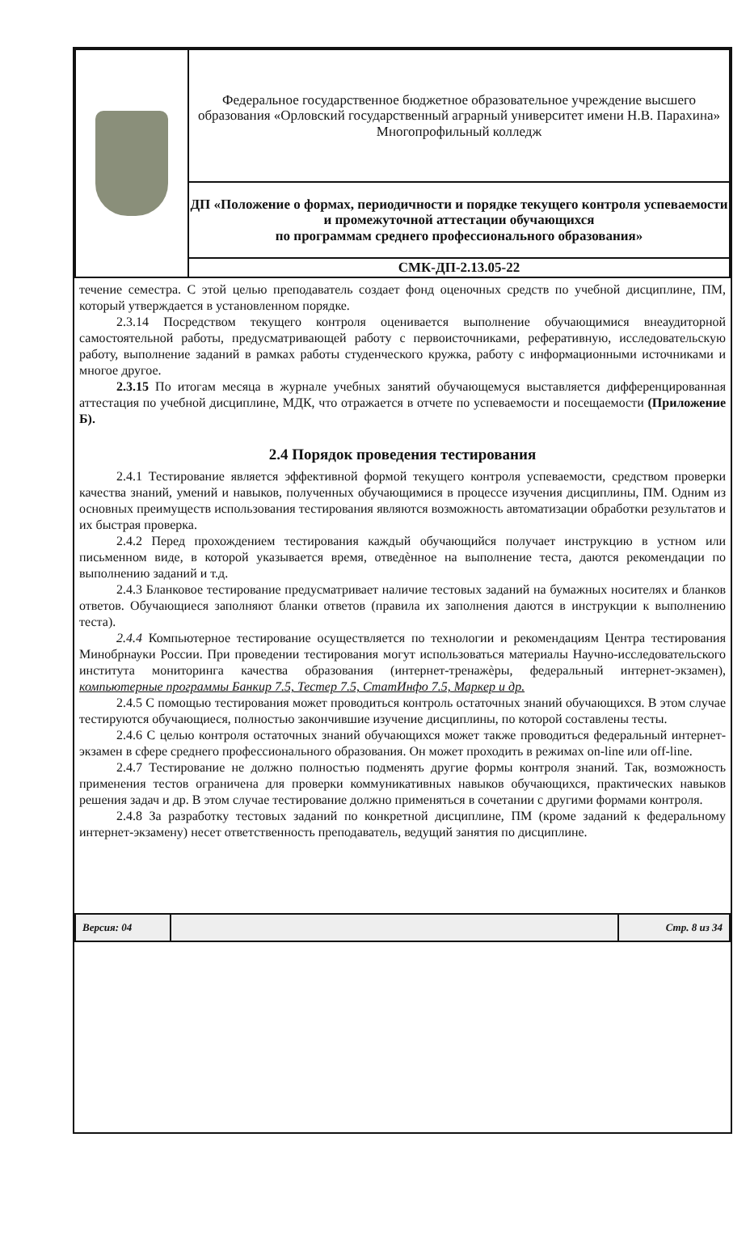| | Федеральное государственное бюджетное образовательное учреждение высшего образования «Орловский государственный аграрный университет имени Н.В. Парахина» Многопрофильный колледж |
| | ДП «Положение о формах, периодичности и порядке текущего контроля успеваемости и промежуточной аттестации обучающихся по программам среднего профессионального образования» |
| | СМК-ДП-2.13.05-22 |
течение семестра. С этой целью преподаватель создает фонд оценочных средств по учебной дисциплине, ПМ, который утверждается в установленном порядке.
2.3.14 Посредством текущего контроля оценивается выполнение обучающимися внеаудиторной самостоятельной работы, предусматривающей работу с первоисточниками, реферативную, исследовательскую работу, выполнение заданий в рамках работы студенческого кружка, работу с информационными источниками и многое другое.
2.3.15 По итогам месяца в журнале учебных занятий обучающемуся выставляется дифференцированная аттестация по учебной дисциплине, МДК, что отражается в отчете по успеваемости и посещаемости (Приложение Б).
2.4 Порядок проведения тестирования
2.4.1 Тестирование является эффективной формой текущего контроля успеваемости, средством проверки качества знаний, умений и навыков, полученных обучающимися в процессе изучения дисциплины, ПМ. Одним из основных преимуществ использования тестирования являются возможность автоматизации обработки результатов и их быстрая проверка.
2.4.2 Перед прохождением тестирования каждый обучающийся получает инструкцию в устном или письменном виде, в которой указывается время, отведѐнное на выполнение теста, даются рекомендации по выполнению заданий и т.д.
2.4.3 Бланковое тестирование предусматривает наличие тестовых заданий на бумажных носителях и бланков ответов. Обучающиеся заполняют бланки ответов (правила их заполнения даются в инструкции к выполнению теста).
2.4.4 Компьютерное тестирование осуществляется по технологии и рекомендациям Центра тестирования Минобрнауки России. При проведении тестирования могут использоваться материалы Научно-исследовательского института мониторинга качества образования (интернет-тренажѐры, федеральный интернет-экзамен), компьютерные программы Банкир 7.5, Тестер 7.5, СтатИнфо 7.5, Маркер и др.
2.4.5 С помощью тестирования может проводиться контроль остаточных знаний обучающихся. В этом случае тестируются обучающиеся, полностью закончившие изучение дисциплины, по которой составлены тесты.
2.4.6 С целью контроля остаточных знаний обучающихся может также проводиться федеральный интернет-экзамен в сфере среднего профессионального образования. Он может проходить в режимах on-line или off-line.
2.4.7 Тестирование не должно полностью подменять другие формы контроля знаний. Так, возможность применения тестов ограничена для проверки коммуникативных навыков обучающихся, практических навыков решения задач и др. В этом случае тестирование должно применяться в сочетании с другими формами контроля.
2.4.8 За разработку тестовых заданий по конкретной дисциплине, ПМ (кроме заданий к федеральному интернет-экзамену) несет ответственность преподаватель, ведущий занятия по дисциплине.
| Версия: 04 | | Стр. 8 из 34 |